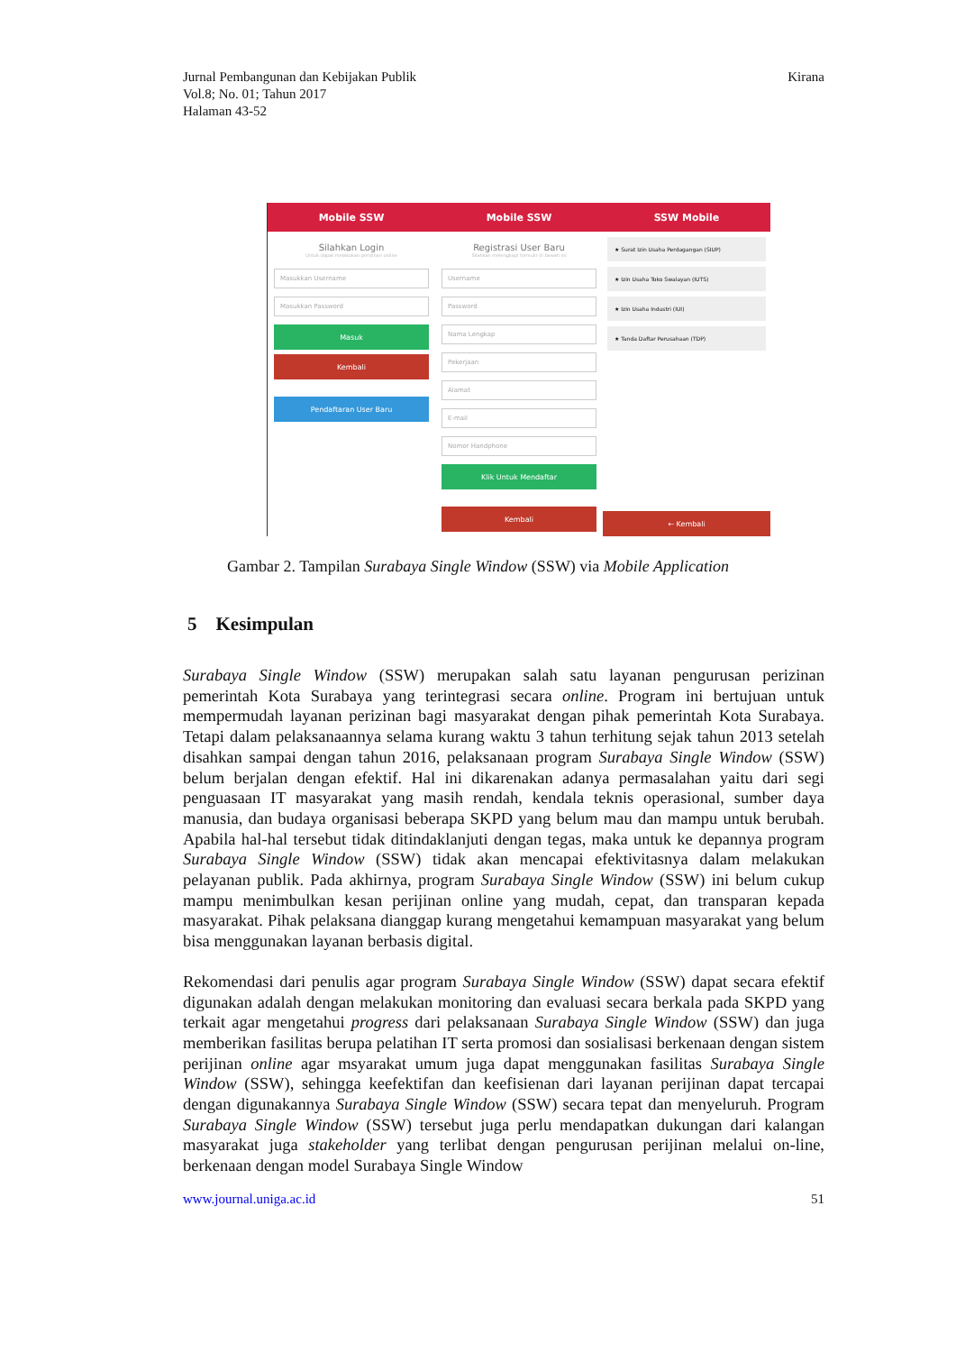Jurnal Pembangunan dan Kebijakan Publik
Vol.8; No. 01; Tahun 2017
Halaman 43-52
Kirana
Mobile SSW
Silahkan Login
Untuk dapat melakukan perizinan online
Masukkan Username
Masukkan Password
Masuk
Kembali
Pendaftaran User Baru
Mobile SSW
Registrasi User Baru
Silahkan melengkapi formulir di bawah ini
Username
Password
Nama Lengkap
Pekerjaan
Alamat
E-mail
Nomor Handphone
Klik Untuk Mendaftar
Kembali
SSW Mobile
★ Surat Izin Usaha Perdagangan (SIUP)
★ Izin Usaha Toko Swalayan (IUTS)
★ Izin Usaha Industri (IUI)
★ Tanda Daftar Perusahaan (TDP)
← Kembali
Gambar 2. Tampilan Surabaya Single Window (SSW) via Mobile Application
5 Kesimpulan
Surabaya Single Window (SSW) merupakan salah satu layanan pengurusan perizinan pemerintah Kota Surabaya yang terintegrasi secara online. Program ini bertujuan untuk mempermudah layanan perizinan bagi masyarakat dengan pihak pemerintah Kota Surabaya. Tetapi dalam pelaksanaannya selama kurang waktu 3 tahun terhitung sejak tahun 2013 setelah disahkan sampai dengan tahun 2016, pelaksanaan program Surabaya Single Window (SSW) belum berjalan dengan efektif. Hal ini dikarenakan adanya permasalahan yaitu dari segi penguasaan IT masyarakat yang masih rendah, kendala teknis operasional, sumber daya manusia, dan budaya organisasi beberapa SKPD yang belum mau dan mampu untuk berubah. Apabila hal-hal tersebut tidak ditindaklanjuti dengan tegas, maka untuk ke depannya program Surabaya Single Window (SSW) tidak akan mencapai efektivitasnya dalam melakukan pelayanan publik. Pada akhirnya, program Surabaya Single Window (SSW) ini belum cukup mampu menimbulkan kesan perijinan online yang mudah, cepat, dan transparan kepada masyarakat. Pihak pelaksana dianggap kurang mengetahui kemampuan masyarakat yang belum bisa menggunakan layanan berbasis digital.
Rekomendasi dari penulis agar program Surabaya Single Window (SSW) dapat secara efektif digunakan adalah dengan melakukan monitoring dan evaluasi secara berkala pada SKPD yang terkait agar mengetahui progress dari pelaksanaan Surabaya Single Window (SSW) dan juga memberikan fasilitas berupa pelatihan IT serta promosi dan sosialisasi berkenaan dengan sistem perijinan online agar msyarakat umum juga dapat menggunakan fasilitas Surabaya Single Window (SSW), sehingga keefektifan dan keefisienan dari layanan perijinan dapat tercapai dengan digunakannya Surabaya Single Window (SSW) secara tepat dan menyeluruh. Program Surabaya Single Window (SSW) tersebut juga perlu mendapatkan dukungan dari kalangan masyarakat juga stakeholder yang terlibat dengan pengurusan perijinan melalui on-line, berkenaan dengan model Surabaya Single Window
www.journal.uniga.ac.id 51